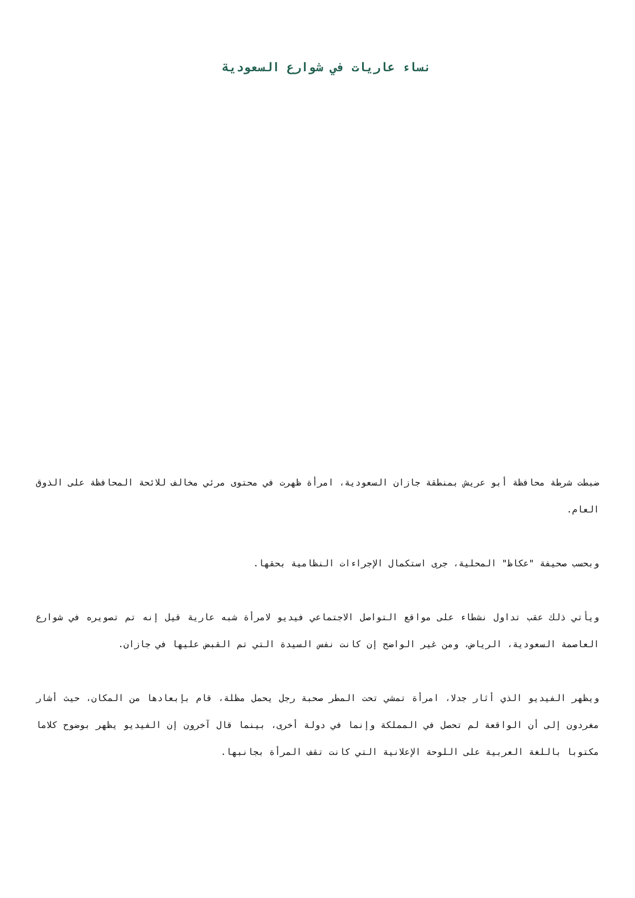نساء عاريات في شوارع السعودية
ضبطت شرطة محافظة أبو عريش بمنطقة جازان السعودية، امرأة ظهرت في محتوى مرئي مخالف للائحة المحافظة على الذوق العام.
وبحسب صحيفة "عكاظ" المحلية، جرى استكمال الإجراءات النظامية بحقها.
ويأتي ذلك عقب تداول نشطاء على مواقع التواصل الاجتماعي فيديو لامرأة شبه عارية قيل إنه تم تصويره في شوارع العاصمة السعودية، الرياض، ومن غير الواضح إن كانت نفس السيدة التي تم القبض عليها في جازان.
ويظهر الفيديو الذي أثار جدلا، امرأة تمشي تحت المطر صحبة رجل يحمل مظلة، قام بإبعادها من المكان، حيث أشار مغردون إلى أن الواقعة لم تحصل في المملكة وإنما في دولة أخرى، بينما قال آخرون إن الفيديو يظهر بوضوح كلاما مكتوبا باللغة العربية على اللوحة الإعلانية التي كانت تقف المرأة بجانبها.